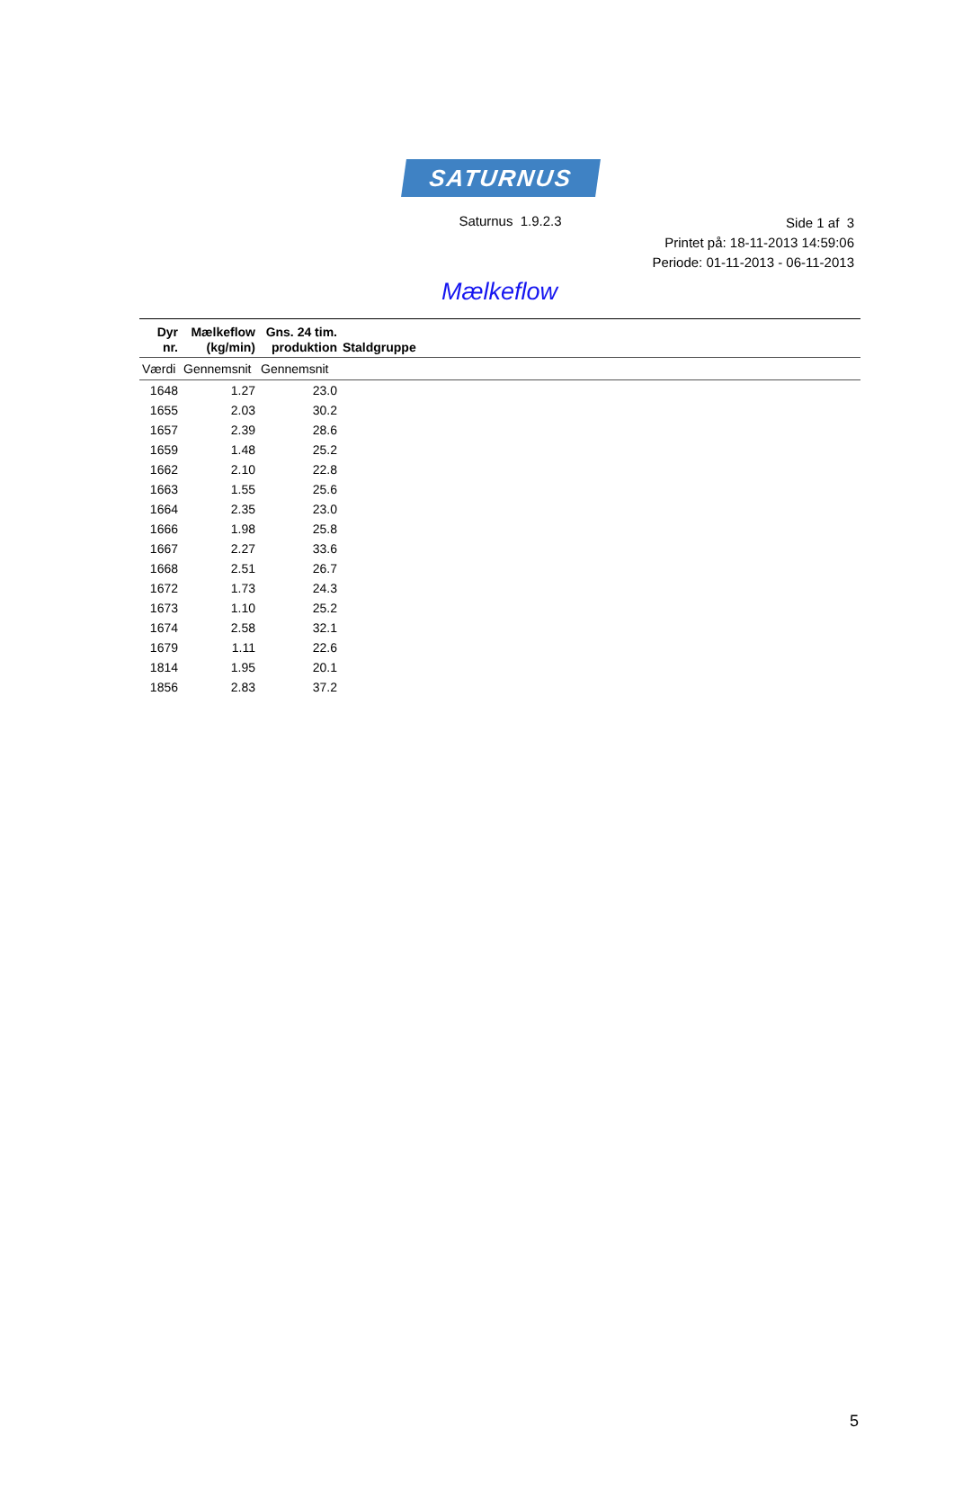SATURNUS
Saturnus 1.9.2.3
Side 1 af 3
Printet på: 18-11-2013 14:59:06
Periode: 01-11-2013 - 06-11-2013
Mælkeflow
| Dyr nr. | Mælkeflow (kg/min) | Gns. 24 tim. produktion | Staldgruppe |
| --- | --- | --- | --- |
| Værdi | Gennemsnit | Gennemsnit | |
| 1648 | 1.27 | 23.0 | |
| 1655 | 2.03 | 30.2 | |
| 1657 | 2.39 | 28.6 | |
| 1659 | 1.48 | 25.2 | |
| 1662 | 2.10 | 22.8 | |
| 1663 | 1.55 | 25.6 | |
| 1664 | 2.35 | 23.0 | |
| 1666 | 1.98 | 25.8 | |
| 1667 | 2.27 | 33.6 | |
| 1668 | 2.51 | 26.7 | |
| 1672 | 1.73 | 24.3 | |
| 1673 | 1.10 | 25.2 | |
| 1674 | 2.58 | 32.1 | |
| 1679 | 1.11 | 22.6 | |
| 1814 | 1.95 | 20.1 | |
| 1856 | 2.83 | 37.2 | |
5